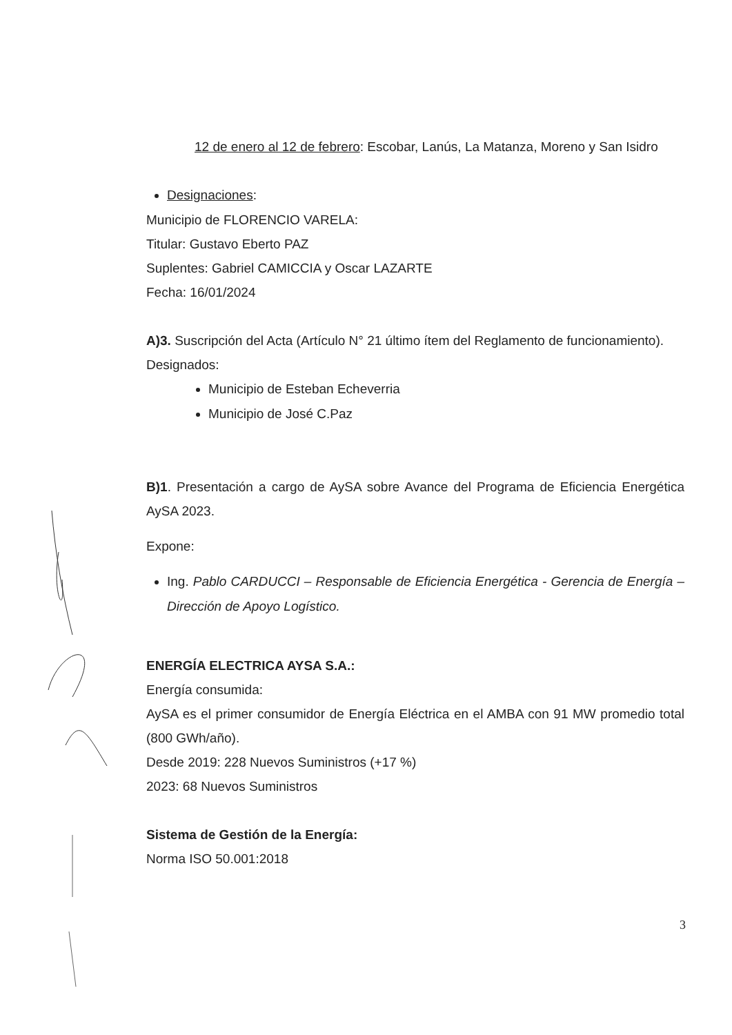12 de enero al 12 de febrero: Escobar, Lanús, La Matanza, Moreno y San Isidro
Designaciones:
Municipio de FLORENCIO VARELA:
Titular: Gustavo Eberto PAZ
Suplentes: Gabriel CAMICCIA y Oscar LAZARTE
Fecha: 16/01/2024
A)3. Suscripción del Acta (Artículo N° 21 último ítem del Reglamento de funcionamiento).
Designados:
Municipio de Esteban Echeverria
Municipio de José C.Paz
B)1. Presentación a cargo de AySA sobre Avance del Programa de Eficiencia Energética AySA 2023.
Expone:
Ing. Pablo CARDUCCI – Responsable de Eficiencia Energética - Gerencia de Energía – Dirección de Apoyo Logístico.
ENERGÍA ELECTRICA AYSA S.A.:
Energía consumida:
AySA es el primer consumidor de Energía Eléctrica en el AMBA con 91 MW promedio total (800 GWh/año).
Desde 2019: 228 Nuevos Suministros (+17 %)
2023: 68 Nuevos Suministros
Sistema de Gestión de la Energía:
Norma ISO 50.001:2018
3